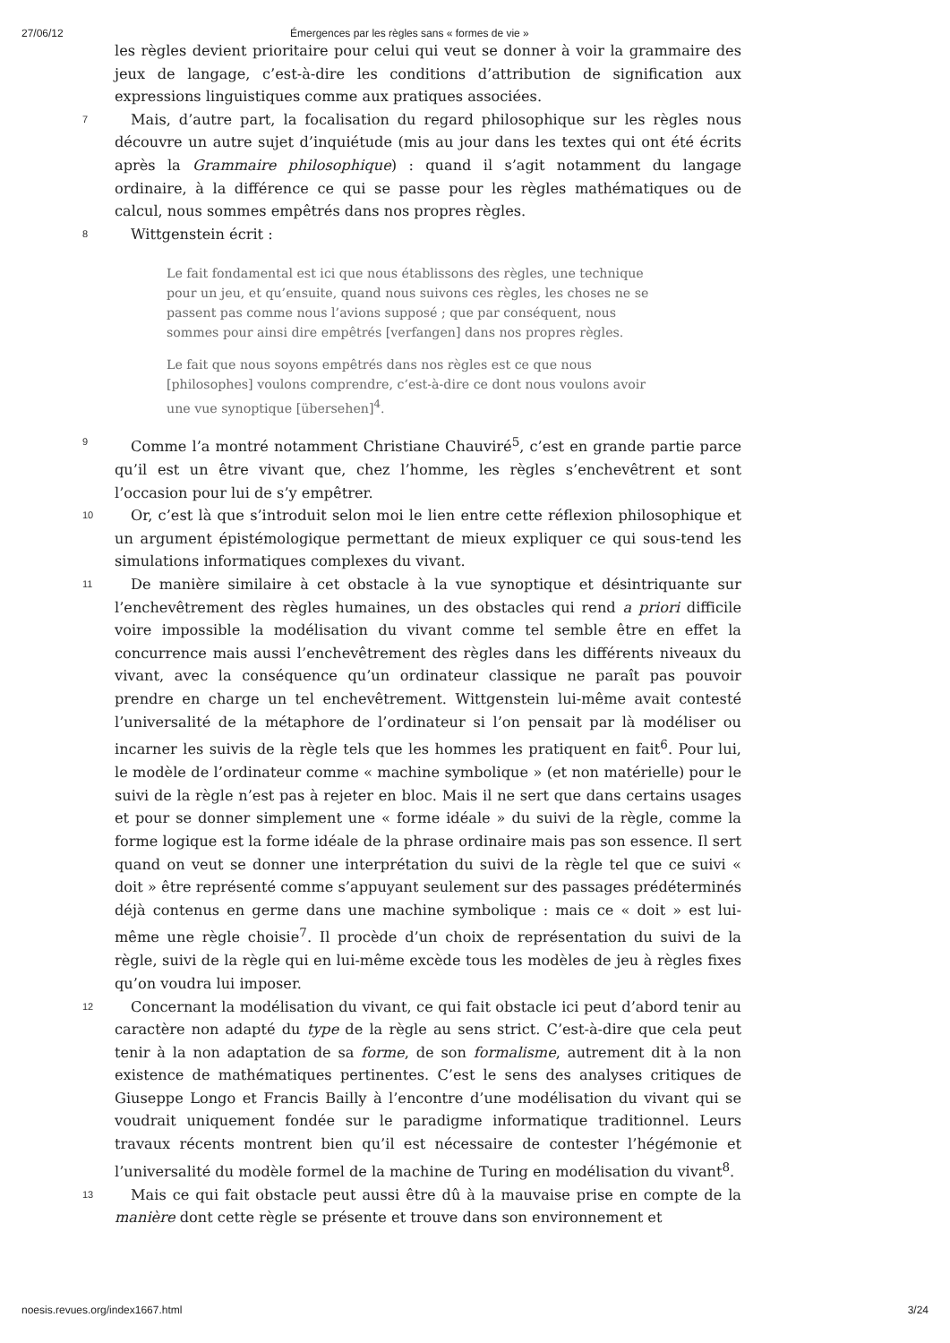27/06/12 Émergences par les règles sans « formes de vie »
les règles devient prioritaire pour celui qui veut se donner à voir la grammaire des jeux de langage, c’est-à-dire les conditions d’attribution de signification aux expressions linguistiques comme aux pratiques associées.
7 Mais, d’autre part, la focalisation du regard philosophique sur les règles nous découvre un autre sujet d’inquiétude (mis au jour dans les textes qui ont été écrits après la Grammaire philosophique) : quand il s’agit notamment du langage ordinaire, à la différence ce qui se passe pour les règles mathématiques ou de calcul, nous sommes empêtrés dans nos propres règles.
8 Wittgenstein écrit :
Le fait fondamental est ici que nous établissons des règles, une technique pour un jeu, et qu’ensuite, quand nous suivons ces règles, les choses ne se passent pas comme nous l’avions supposé ; que par conséquent, nous sommes pour ainsi dire empêtrés [verfangen] dans nos propres règles.
Le fait que nous soyons empêtrés dans nos règles est ce que nous [philosophes] voulons comprendre, c’est-à-dire ce dont nous voulons avoir une vue synoptique [übersehen]<sup>4</sup>.
9 Comme l’a montré notamment Christiane Chauviré<sup>5</sup>, c’est en grande partie parce qu’il est un être vivant que, chez l’homme, les règles s’enchevêtrent et sont l’occasion pour lui de s’y empêtrer.
10 Or, c’est là que s’introduit selon moi le lien entre cette réflexion philosophique et un argument épistémologique permettant de mieux expliquer ce qui sous-tend les simulations informatiques complexes du vivant.
11 De manière similaire à cet obstacle à la vue synoptique et désintriquante sur l’enchevêtrement des règles humaines, un des obstacles qui rend a priori difficile voire impossible la modélisation du vivant comme tel semble être en effet la concurrence mais aussi l’enchevêtrement des règles dans les différents niveaux du vivant, avec la conséquence qu’un ordinateur classique ne paraît pas pouvoir prendre en charge un tel enchevêtrement. Wittgenstein lui-même avait contesté l’universalité de la métaphore de l’ordinateur si l’on pensait par là modéliser ou incarner les suivis de la règle tels que les hommes les pratiquent en fait<sup>6</sup>. Pour lui, le modèle de l’ordinateur comme « machine symbolique » (et non matérielle) pour le suivi de la règle n’est pas à rejeter en bloc. Mais il ne sert que dans certains usages et pour se donner simplement une « forme idéale » du suivi de la règle, comme la forme logique est la forme idéale de la phrase ordinaire mais pas son essence. Il sert quand on veut se donner une interprétation du suivi de la règle tel que ce suivi « doit » être représenté comme s’appuyant seulement sur des passages prédéterminés déjà contenus en germe dans une machine symbolique : mais ce « doit » est lui-même une règle choisie<sup>7</sup>. Il procède d’un choix de représentation du suivi de la règle, suivi de la règle qui en lui-même excède tous les modèles de jeu à règles fixes qu’on voudra lui imposer.
12 Concernant la modélisation du vivant, ce qui fait obstacle ici peut d’abord tenir au caractère non adapté du type de la règle au sens strict. C’est-à-dire que cela peut tenir à la non adaptation de sa forme, de son formalisme, autrement dit à la non existence de mathématiques pertinentes. C’est le sens des analyses critiques de Giuseppe Longo et Francis Bailly à l’encontre d’une modélisation du vivant qui se voudrait uniquement fondée sur le paradigme informatique traditionnel. Leurs travaux récents montrent bien qu’il est nécessaire de contester l’hégémonie et l’universalité du modèle formel de la machine de Turing en modélisation du vivant<sup>8</sup>.
13 Mais ce qui fait obstacle peut aussi être dû à la mauvaise prise en compte de la manière dont cette règle se présente et trouve dans son environnement et
noesis.revues.org/index1667.html 3/24